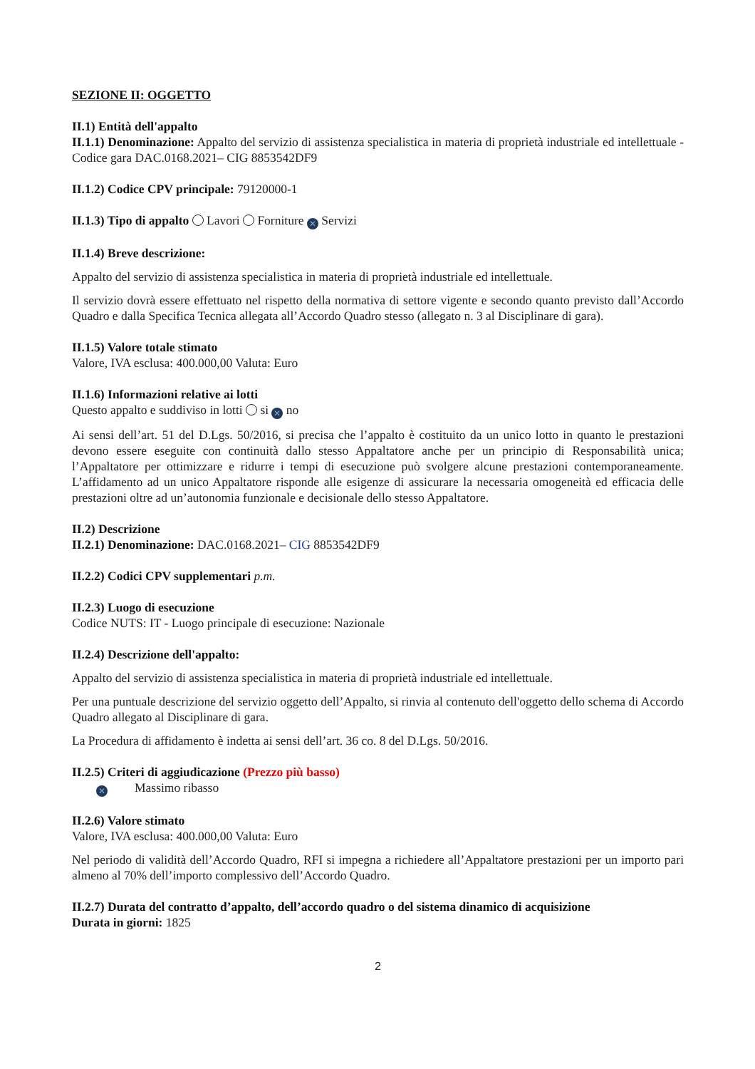SEZIONE II: OGGETTO
II.1) Entità dell'appalto
II.1.1) Denominazione: Appalto del servizio di assistenza specialistica in materia di proprietà industriale ed intellettuale - Codice gara DAC.0168.2021– CIG 8853542DF9
II.1.2) Codice CPV principale: 79120000-1
II.1.3) Tipo di appalto Lavori Forniture ✕ Servizi
II.1.4) Breve descrizione:
Appalto del servizio di assistenza specialistica in materia di proprietà industriale ed intellettuale.
Il servizio dovrà essere effettuato nel rispetto della normativa di settore vigente e secondo quanto previsto dall’Accordo Quadro e dalla Specifica Tecnica allegata all’Accordo Quadro stesso (allegato n. 3 al Disciplinare di gara).
II.1.5) Valore totale stimato
Valore, IVA esclusa: 400.000,00 Valuta: Euro
II.1.6) Informazioni relative ai lotti
Questo appalto e suddiviso in lotti si ✕ no
Ai sensi dell’art. 51 del D.Lgs. 50/2016, si precisa che l’appalto è costituito da un unico lotto in quanto le prestazioni devono essere eseguite con continuità dallo stesso Appaltatore anche per un principio di Responsabilità unica; l’Appaltatore per ottimizzare e ridurre i tempi di esecuzione può svolgere alcune prestazioni contemporaneamente. L’affidamento ad un unico Appaltatore risponde alle esigenze di assicurare la necessaria omogeneità ed efficacia delle prestazioni oltre ad un’autonomia funzionale e decisionale dello stesso Appaltatore.
II.2) Descrizione
II.2.1) Denominazione: DAC.0168.2021– CIG 8853542DF9
II.2.2) Codici CPV supplementari p.m.
II.2.3) Luogo di esecuzione
Codice NUTS: IT - Luogo principale di esecuzione: Nazionale
II.2.4) Descrizione dell'appalto:
Appalto del servizio di assistenza specialistica in materia di proprietà industriale ed intellettuale.
Per una puntuale descrizione del servizio oggetto dell’Appalto, si rinvia al contenuto dell'oggetto dello schema di Accordo Quadro allegato al Disciplinare di gara.
La Procedura di affidamento è indetta ai sensi dell’art. 36 co. 8 del D.Lgs. 50/2016.
II.2.5) Criteri di aggiudicazione (Prezzo più basso)
✕ Massimo ribasso
II.2.6) Valore stimato
Valore, IVA esclusa: 400.000,00 Valuta: Euro
Nel periodo di validità dell’Accordo Quadro, RFI si impegna a richiedere all’Appaltatore prestazioni per un importo pari almeno al 70% dell’importo complessivo dell’Accordo Quadro.
II.2.7) Durata del contratto d’appalto, dell’accordo quadro o del sistema dinamico di acquisizione
Durata in giorni: 1825
2